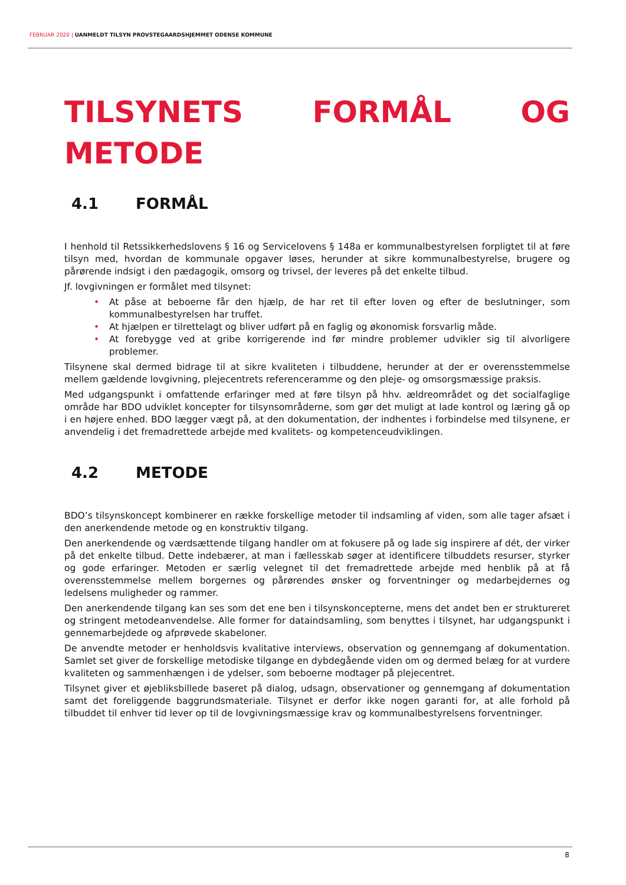FEBRUAR 2020 | UANMELDT TILSYN PROVSTEGAARDSHJEMMET ODENSE KOMMUNE
TILSYNETS FORMÅL OG METODE
4.1 FORMÅL
I henhold til Retssikkerhedslovens § 16 og Servicelovens § 148a er kommunalbestyrelsen forpligtet til at føre tilsyn med, hvordan de kommunale opgaver løses, herunder at sikre kommunalbestyrelse, brugere og pårørende indsigt i den pædagogik, omsorg og trivsel, der leveres på det enkelte tilbud.
Jf. lovgivningen er formålet med tilsynet:
• At påse at beboerne får den hjælp, de har ret til efter loven og efter de beslutninger, som kommunalbestyrelsen har truffet.
• At hjælpen er tilrettelagt og bliver udført på en faglig og økonomisk forsvarlig måde.
• At forebygge ved at gribe korrigerende ind før mindre problemer udvikler sig til alvorligere problemer.
Tilsynene skal dermed bidrage til at sikre kvaliteten i tilbuddene, herunder at der er overensstemmelse mellem gældende lovgivning, plejecentrets referenceramme og den pleje- og omsorgsmæssige praksis.
Med udgangspunkt i omfattende erfaringer med at føre tilsyn på hhv. ældreområdet og det socialfaglige område har BDO udviklet koncepter for tilsynsområderne, som gør det muligt at lade kontrol og læring gå op i en højere enhed. BDO lægger vægt på, at den dokumentation, der indhentes i forbindelse med tilsynene, er anvendelig i det fremadrettede arbejde med kvalitets- og kompetenceudviklingen.
4.2 METODE
BDO’s tilsynskoncept kombinerer en række forskellige metoder til indsamling af viden, som alle tager afsæt i den anerkendende metode og en konstruktiv tilgang.
Den anerkendende og værdsættende tilgang handler om at fokusere på og lade sig inspirere af dét, der virker på det enkelte tilbud. Dette indebærer, at man i fællesskab søger at identificere tilbuddets resurser, styrker og gode erfaringer. Metoden er særlig velegnet til det fremadrettede arbejde med henblik på at få overensstemmelse mellem borgernes og pårørendes ønsker og forventninger og medarbejdernes og ledelsens muligheder og rammer.
Den anerkendende tilgang kan ses som det ene ben i tilsynskoncepterne, mens det andet ben er struktureret og stringent metodeanvendelse. Alle former for dataindsamling, som benyttes i tilsynet, har udgangspunkt i gennemarbejdede og afprøvede skabeloner.
De anvendte metoder er henholdsvis kvalitative interviews, observation og gennemgang af dokumentation. Samlet set giver de forskellige metodiske tilgange en dybdegående viden om og dermed belæg for at vurdere kvaliteten og sammenhængen i de ydelser, som beboerne modtager på plejecentret.
Tilsynet giver et øjebliksbillede baseret på dialog, udsagn, observationer og gennemgang af dokumentation samt det foreliggende baggrundsmateriale. Tilsynet er derfor ikke nogen garanti for, at alle forhold på tilbuddet til enhver tid lever op til de lovgivningsmæssige krav og kommunalbestyrelsens forventninger.
8